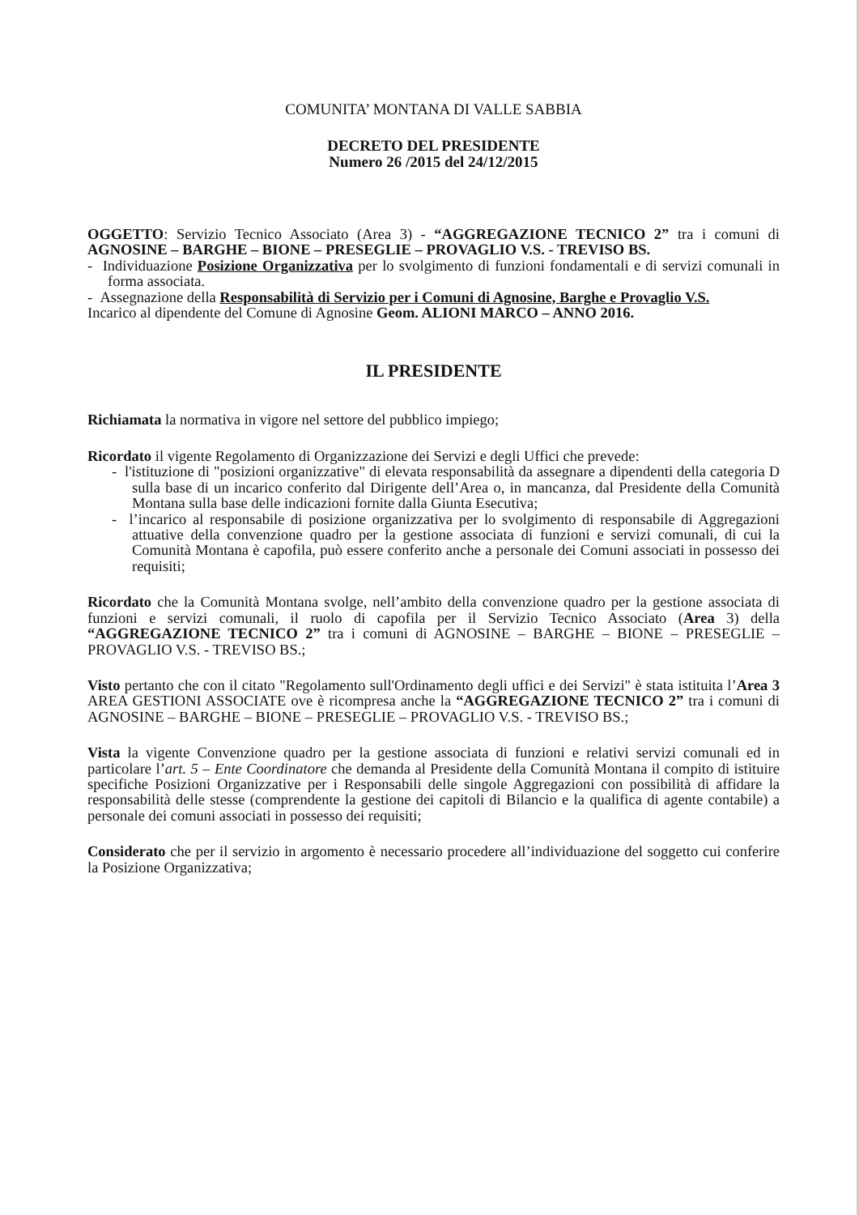COMUNITA’ MONTANA DI VALLE SABBIA
DECRETO DEL PRESIDENTE
Numero 26 /2015 del 24/12/2015
OGGETTO: Servizio Tecnico Associato (Area 3) - “AGGREGAZIONE TECNICO 2” tra i comuni di AGNOSINE – BARGHE – BIONE – PRESEGLIE – PROVAGLIO V.S. - TREVISO BS.
- Individuazione Posizione Organizzativa per lo svolgimento di funzioni fondamentali e di servizi comunali in forma associata.
- Assegnazione della Responsabilità di Servizio per i Comuni di Agnosine, Barghe e Provaglio V.S.
Incarico al dipendente del Comune di Agnosine Geom. ALIONI MARCO – ANNO 2016.
IL PRESIDENTE
Richiamata la normativa in vigore nel settore del pubblico impiego;
Ricordato il vigente Regolamento di Organizzazione dei Servizi e degli Uffici che prevede:
- l'istituzione di "posizioni organizzative" di elevata responsabilità da assegnare a dipendenti della categoria D sulla base di un incarico conferito dal Dirigente dell’Area o, in mancanza, dal Presidente della Comunità Montana sulla base delle indicazioni fornite dalla Giunta Esecutiva;
- l’incarico al responsabile di posizione organizzativa per lo svolgimento di responsabile di Aggregazioni attuative della convenzione quadro per la gestione associata di funzioni e servizi comunali, di cui la Comunità Montana è capofila, può essere conferito anche a personale dei Comuni associati in possesso dei requisiti;
Ricordato che la Comunità Montana svolge, nell’ambito della convenzione quadro per la gestione associata di funzioni e servizi comunali, il ruolo di capofila per il Servizio Tecnico Associato (Area 3) della “AGGREGAZIONE TECNICO 2” tra i comuni di AGNOSINE – BARGHE – BIONE – PRESEGLIE – PROVAGLIO V.S. - TREVISO BS.;
Visto pertanto che con il citato "Regolamento sull'Ordinamento degli uffici e dei Servizi" è stata istituita l’Area 3 AREA GESTIONI ASSOCIATE ove è ricompresa anche la “AGGREGAZIONE TECNICO 2” tra i comuni di AGNOSINE – BARGHE – BIONE – PRESEGLIE – PROVAGLIO V.S. - TREVISO BS.;
Vista la vigente Convenzione quadro per la gestione associata di funzioni e relativi servizi comunali ed in particolare l’art. 5 – Ente Coordinatore che demanda al Presidente della Comunità Montana il compito di istituire specifiche Posizioni Organizzative per i Responsabili delle singole Aggregazioni con possibilità di affidare la responsabilità delle stesse (comprendente la gestione dei capitoli di Bilancio e la qualifica di agente contabile) a personale dei comuni associati in possesso dei requisiti;
Considerato che per il servizio in argomento è necessario procedere all’individuazione del soggetto cui conferire la Posizione Organizzativa;